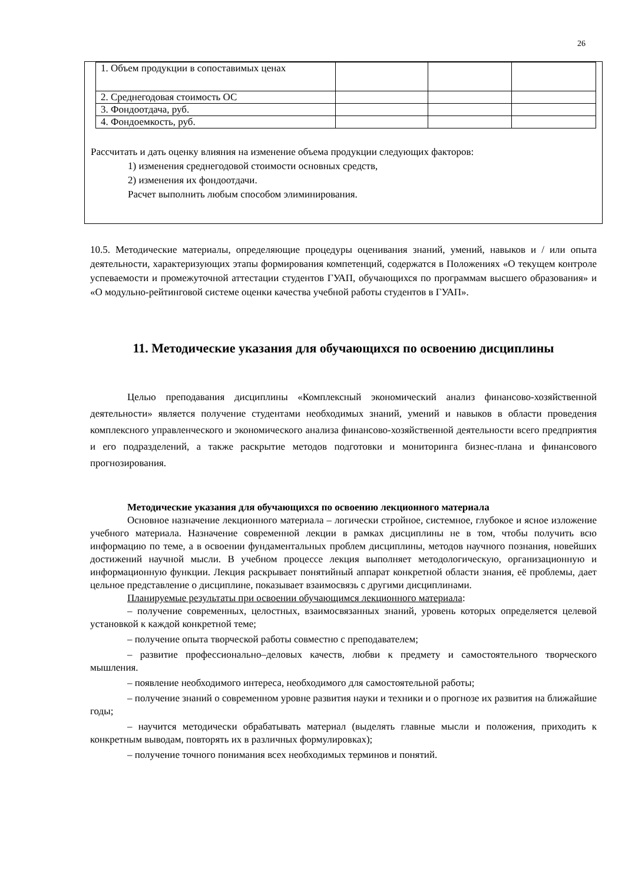26
| 1. Объем продукции в сопоставимых ценах | | | |
| 2. Среднегодовая стоимость ОС | | | |
| 3. Фондоотдача, руб. | | | |
| 4. Фондоемкость, руб. | | | |
Рассчитать и дать оценку влияния на изменение объема продукции следующих факторов:
1) изменения среднегодовой стоимости основных средств,
2) изменения их фондоотдачи.
Расчет выполнить любым способом элиминирования.
10.5. Методические материалы, определяющие процедуры оценивания знаний, умений, навыков и / или опыта деятельности, характеризующих этапы формирования компетенций, содержатся в Положениях «О текущем контроле успеваемости и промежуточной аттестации студентов ГУАП, обучающихся по программам высшего образования» и «О модульно-рейтинговой системе оценки качества учебной работы студентов в ГУАП».
11. Методические указания для обучающихся по освоению дисциплины
Целью преподавания дисциплины «Комплексный экономический анализ финансово-хозяйственной деятельности» является получение студентами необходимых знаний, умений и навыков в области проведения комплексного управленческого и экономического анализа финансово-хозяйственной деятельности всего предприятия и его подразделений, а также раскрытие методов подготовки и мониторинга бизнес-плана и финансового прогнозирования.
Методические указания для обучающихся по освоению лекционного материала
Основное назначение лекционного материала – логически стройное, системное, глубокое и ясное изложение учебного материала. Назначение современной лекции в рамках дисциплины не в том, чтобы получить всю информацию по теме, а в освоении фундаментальных проблем дисциплины, методов научного познания, новейших достижений научной мысли. В учебном процессе лекция выполняет методологическую, организационную и информационную функции. Лекция раскрывает понятийный аппарат конкретной области знания, её проблемы, дает цельное представление о дисциплине, показывает взаимосвязь с другими дисциплинами.
Планируемые результаты при освоении обучающимся лекционного материала:
– получение современных, целостных, взаимосвязанных знаний, уровень которых определяется целевой установкой к каждой конкретной теме;
– получение опыта творческой работы совместно с преподавателем;
– развитие профессионально–деловых качеств, любви к предмету и самостоятельного творческого мышления.
– появление необходимого интереса, необходимого для самостоятельной работы;
– получение знаний о современном уровне развития науки и техники и о прогнозе их развития на ближайшие годы;
– научится методически обрабатывать материал (выделять главные мысли и положения, приходить к конкретным выводам, повторять их в различных формулировках);
– получение точного понимания всех необходимых терминов и понятий.